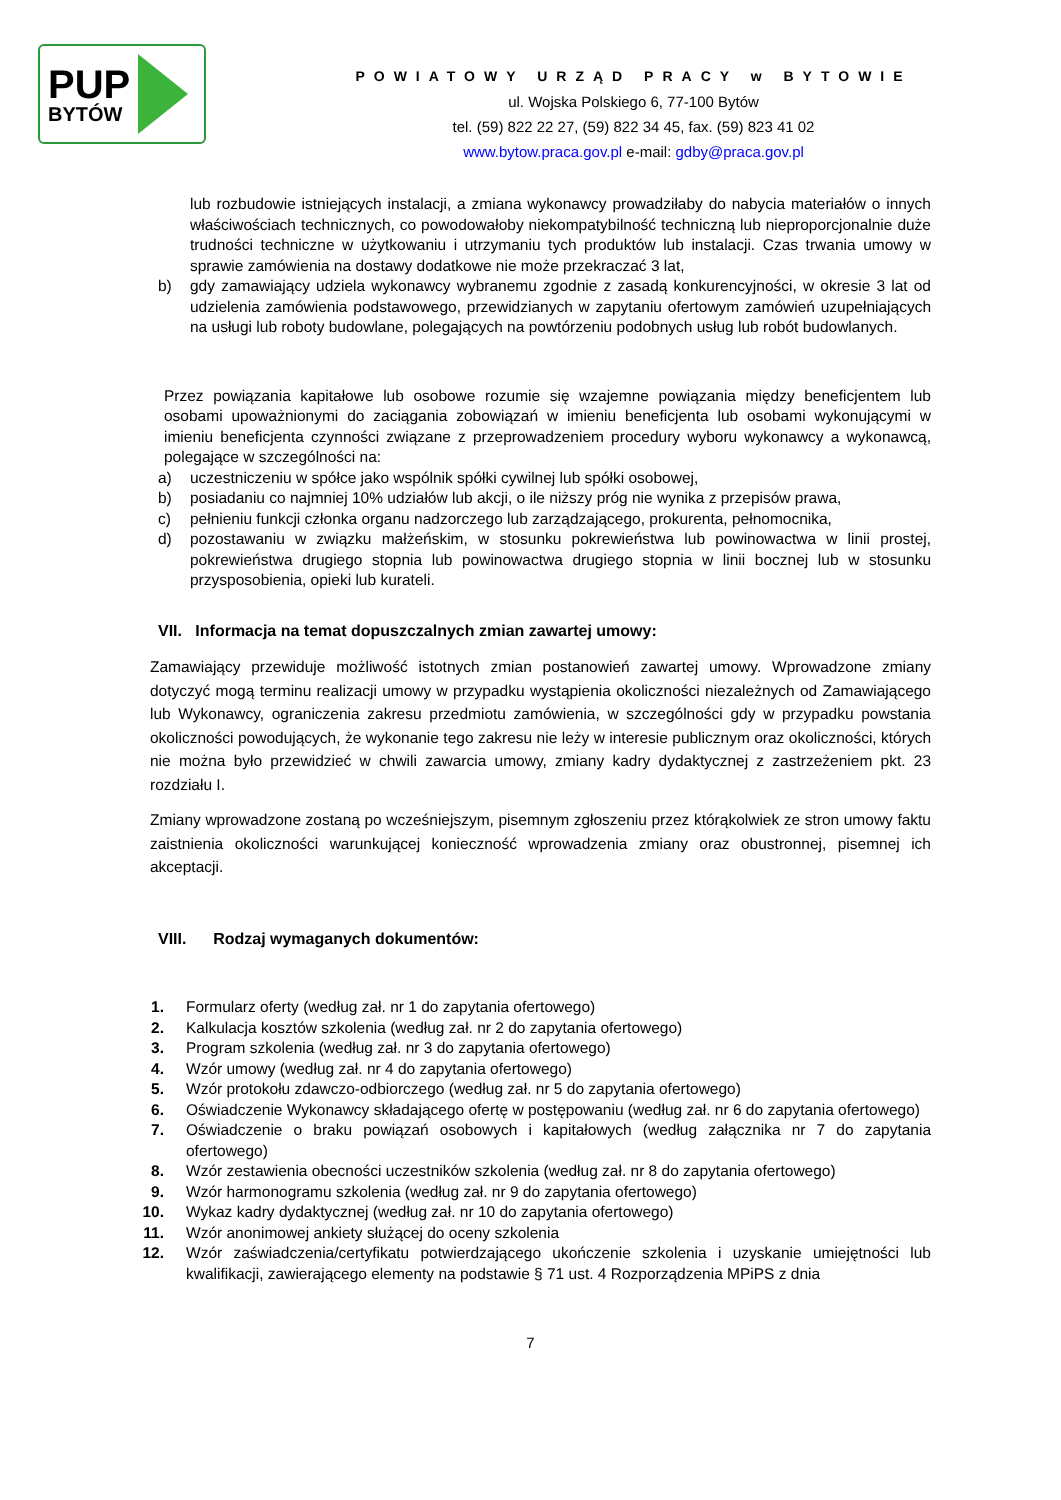PUP
BYTÓW
POWIATOWY URZĄD PRACY w BYTOWIE
ul. Wojska Polskiego 6, 77-100 Bytów
tel. (59) 822 22 27, (59) 822 34 45, fax. (59) 823 41 02
www.bytow.praca.gov.pl e-mail: gdby@praca.gov.pl
lub rozbudowie istniejących instalacji, a zmiana wykonawcy prowadziłaby do nabycia materiałów o innych właściwościach technicznych, co powodowałoby niekompatybilność techniczną lub nieproporcjonalnie duże trudności techniczne w użytkowaniu i utrzymaniu tych produktów lub instalacji. Czas trwania umowy w sprawie zamówienia na dostawy dodatkowe nie może przekraczać 3 lat,
b) gdy zamawiający udziela wykonawcy wybranemu zgodnie z zasadą konkurencyjności, w okresie 3 lat od udzielenia zamówienia podstawowego, przewidzianych w zapytaniu ofertowym zamówień uzupełniających na usługi lub roboty budowlane, polegających na powtórzeniu podobnych usług lub robót budowlanych.
Przez powiązania kapitałowe lub osobowe rozumie się wzajemne powiązania między beneficjentem lub osobami upoważnionymi do zaciągania zobowiązań w imieniu beneficjenta lub osobami wykonującymi w imieniu beneficjenta czynności związane z przeprowadzeniem procedury wyboru wykonawcy a wykonawcą, polegające w szczególności na:
a) uczestniczeniu w spółce jako wspólnik spółki cywilnej lub spółki osobowej,
b) posiadaniu co najmniej 10% udziałów lub akcji, o ile niższy próg nie wynika z przepisów prawa,
c) pełnieniu funkcji członka organu nadzorczego lub zarządzającego, prokurenta, pełnomocnika,
d) pozostawaniu w związku małżeńskim, w stosunku pokrewieństwa lub powinowactwa w linii prostej, pokrewieństwa drugiego stopnia lub powinowactwa drugiego stopnia w linii bocznej lub w stosunku przysposobienia, opieki lub kurateli.
VII. Informacja na temat dopuszczalnych zmian zawartej umowy:
Zamawiający przewiduje możliwość istotnych zmian postanowień zawartej umowy. Wprowadzone zmiany dotyczyć mogą terminu realizacji umowy w przypadku wystąpienia okoliczności niezależnych od Zamawiającego lub Wykonawcy, ograniczenia zakresu przedmiotu zamówienia, w szczególności gdy w przypadku powstania okoliczności powodujących, że wykonanie tego zakresu nie leży w interesie publicznym oraz okoliczności, których nie można było przewidzieć w chwili zawarcia umowy, zmiany kadry dydaktycznej z zastrzeżeniem pkt. 23 rozdziału I.
Zmiany wprowadzone zostaną po wcześniejszym, pisemnym zgłoszeniu przez którąkolwiek ze stron umowy faktu zaistnienia okoliczności warunkującej konieczność wprowadzenia zmiany oraz obustronnej, pisemnej ich akceptacji.
VIII. Rodzaj wymaganych dokumentów:
1. Formularz oferty (według zał. nr 1 do zapytania ofertowego)
2. Kalkulacja kosztów szkolenia (według zał. nr 2 do zapytania ofertowego)
3. Program szkolenia (według zał. nr 3 do zapytania ofertowego)
4. Wzór umowy (według zał. nr 4 do zapytania ofertowego)
5. Wzór protokołu zdawczo-odbiorczego (według zał. nr 5 do zapytania ofertowego)
6. Oświadczenie Wykonawcy składającego ofertę w postępowaniu (według zał. nr 6 do zapytania ofertowego)
7. Oświadczenie o braku powiązań osobowych i kapitałowych (według załącznika nr 7 do zapytania ofertowego)
8. Wzór zestawienia obecności uczestników szkolenia (według zał. nr 8 do zapytania ofertowego)
9. Wzór harmonogramu szkolenia (według zał. nr 9 do zapytania ofertowego)
10. Wykaz kadry dydaktycznej (według zał. nr 10 do zapytania ofertowego)
11. Wzór anonimowej ankiety służącej do oceny szkolenia
12. Wzór zaświadczenia/certyfikatu potwierdzającego ukończenie szkolenia i uzyskanie umiejętności lub kwalifikacji, zawierającego elementy na podstawie § 71 ust. 4 Rozporządzenia MPiPS z dnia
7